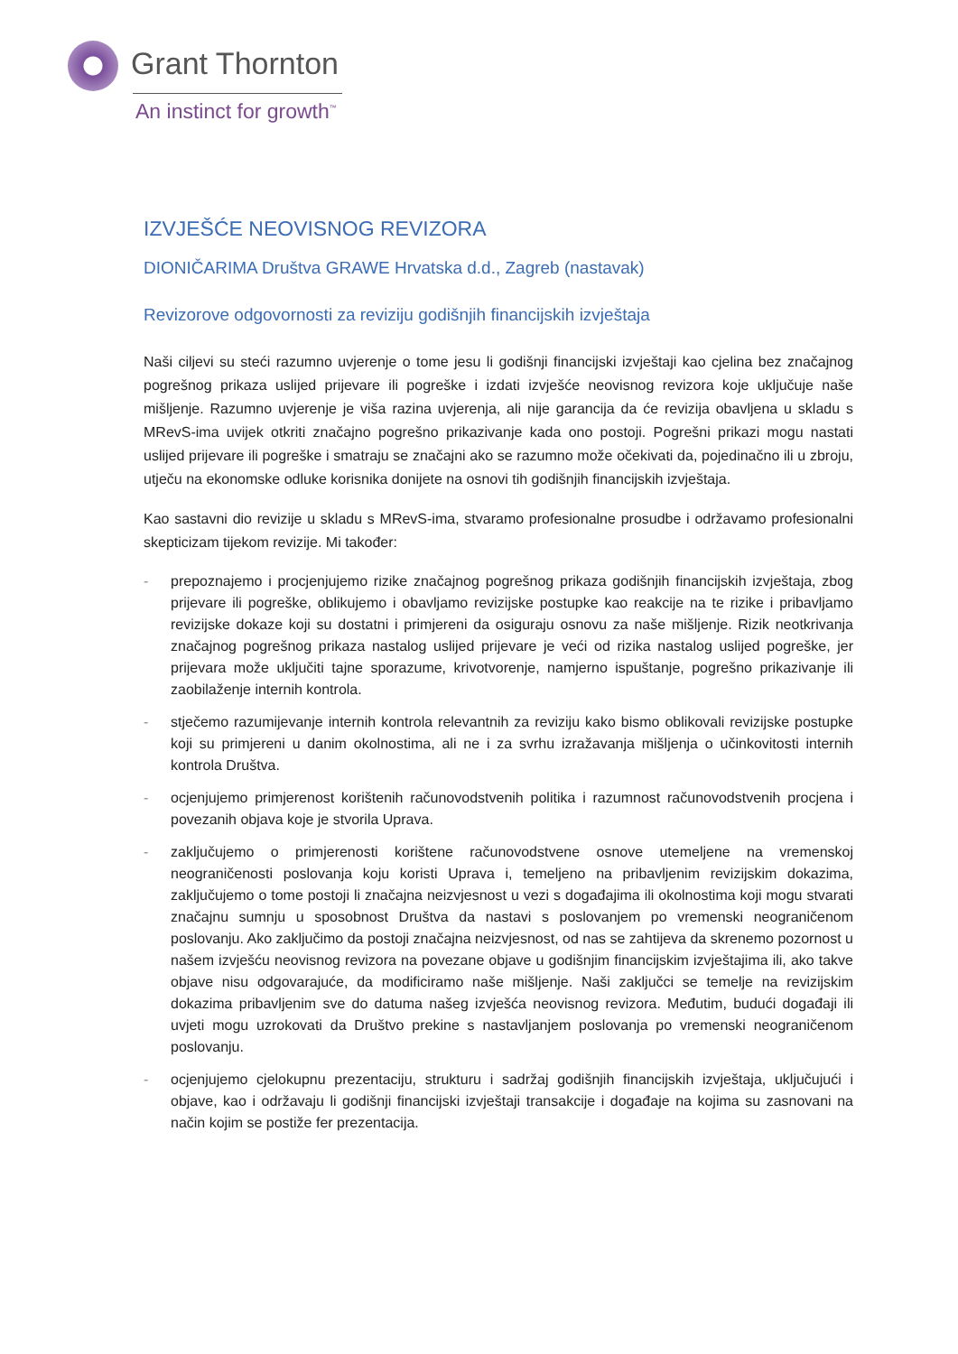Grant Thornton
An instinct for growth<sup>™</sup>
IZVJEŠĆE NEOVISNOG REVIZORA
DIONIČARIMA Društva GRAWE Hrvatska d.d., Zagreb (nastavak)
Revizorove odgovornosti za reviziju godišnjih financijskih izvještaja
Naši ciljevi su steći razumno uvjerenje o tome jesu li godišnji financijski izvještaji kao cjelina bez značajnog pogrešnog prikaza uslijed prijevare ili pogreške i izdati izvješće neovisnog revizora koje uključuje naše mišljenje. Razumno uvjerenje je viša razina uvjerenja, ali nije garancija da će revizija obavljena u skladu s MRevS-ima uvijek otkriti značajno pogrešno prikazivanje kada ono postoji. Pogrešni prikazi mogu nastati uslijed prijevare ili pogreške i smatraju se značajni ako se razumno može očekivati da, pojedinačno ili u zbroju, utječu na ekonomske odluke korisnika donijete na osnovi tih godišnjih financijskih izvještaja.
Kao sastavni dio revizije u skladu s MRevS-ima, stvaramo profesionalne prosudbe i održavamo profesionalni skepticizam tijekom revizije. Mi također:
- prepoznajemo i procjenjujemo rizike značajnog pogrešnog prikaza godišnjih financijskih izvještaja, zbog prijevare ili pogreške, oblikujemo i obavljamo revizijske postupke kao reakcije na te rizike i pribavljamo revizijske dokaze koji su dostatni i primjereni da osiguraju osnovu za naše mišljenje. Rizik neotkrivanja značajnog pogrešnog prikaza nastalog uslijed prijevare je veći od rizika nastalog uslijed pogreške, jer prijevara može uključiti tajne sporazume, krivotvorenje, namjerno ispuštanje, pogrešno prikazivanje ili zaobilaženje internih kontrola.
- stječemo razumijevanje internih kontrola relevantnih za reviziju kako bismo oblikovali revizijske postupke koji su primjereni u danim okolnostima, ali ne i za svrhu izražavanja mišljenja o učinkovitosti internih kontrola Društva.
- ocjenjujemo primjerenost korištenih računovodstvenih politika i razumnost računovodstvenih procjena i povezanih objava koje je stvorila Uprava.
- zaključujemo o primjerenosti korištene računovodstvene osnove utemeljene na vremenskoj neograničenosti poslovanja koju koristi Uprava i, temeljeno na pribavljenim revizijskim dokazima, zaključujemo o tome postoji li značajna neizvjesnost u vezi s događajima ili okolnostima koji mogu stvarati značajnu sumnju u sposobnost Društva da nastavi s poslovanjem po vremenski neograničenom poslovanju. Ako zaključimo da postoji značajna neizvjesnost, od nas se zahtijeva da skrenemo pozornost u našem izvješću neovisnog revizora na povezane objave u godišnjim financijskim izvještajima ili, ako takve objave nisu odgovarajuće, da modificiramo naše mišljenje. Naši zaključci se temelje na revizijskim dokazima pribavljenim sve do datuma našeg izvješća neovisnog revizora. Međutim, budući događaji ili uvjeti mogu uzrokovati da Društvo prekine s nastavljanjem poslovanja po vremenski neograničenom poslovanju.
- ocjenjujemo cjelokupnu prezentaciju, strukturu i sadržaj godišnjih financijskih izvještaja, uključujući i objave, kao i održavaju li godišnji financijski izvještaji transakcije i događaje na kojima su zasnovani na način kojim se postiže fer prezentacija.